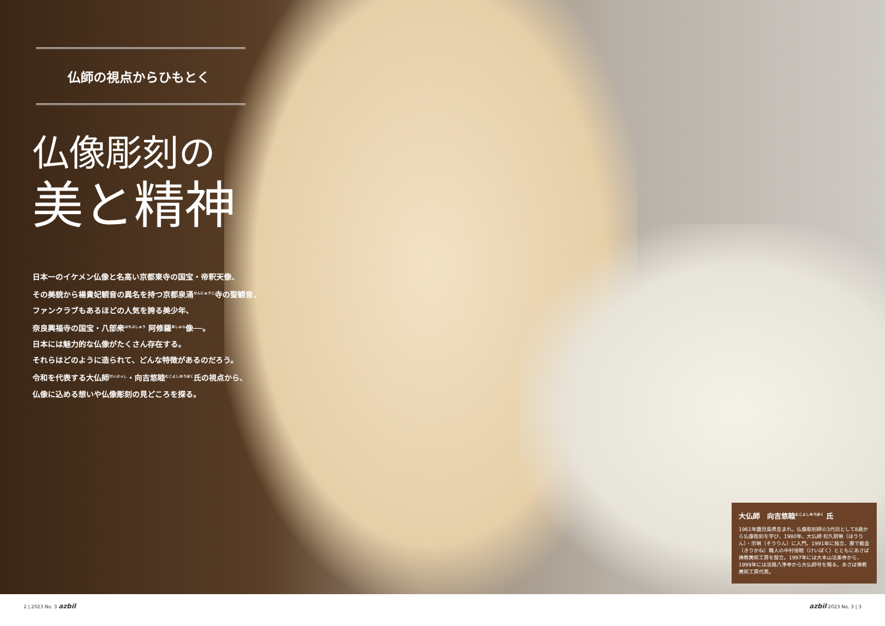仏師の視点からひもとく
仏像彫刻の
美と精神
日本一のイケメン仏像と名高い京都東寺の国宝・帝釈天像、
その美貌から楊貴妃観音の異名を持つ京都泉涌<sup>せんにゅうじ</sup>寺の聖観音、
ファンクラブもあるほどの人気を誇る美少年、
奈良興福寺の国宝・八部衆<sup>はちぶしゅう</sup> 阿修羅<sup>あしゅら</sup>像──。
日本には魅力的な仏像がたくさん存在する。
それらはどのように造られて、どんな特徴があるのだろう。
令和を代表する大仏師<sup>だいぶっし</sup>・向吉悠睦<sup>むこよしゆうぼく</sup>氏の視点から、
仏像に込める想いや仏像彫刻の見どころを探る。
大仏師　向吉悠睦<sup>むこよしゆうぼく</sup> 氏
1961年鹿児島県生まれ。仏像彫刻師の3代目として8歳から仏像彫刻を学び、1980年、大仏師 松久朋琳（ほうりん）・宗琳（そうりん）に入門。1991年に独立、妻で截金（きりかね）職人の中村佳睦（けいぼく）とともにあさば佛教美術工房を設立。1997年には大本山法楽寺から、1999年には淡路八浄寺から大仏師号を賜る。あさば佛教美術工房代表。
2 | 2023 No. 3 azbil azbil 2023 No. 3 | 3